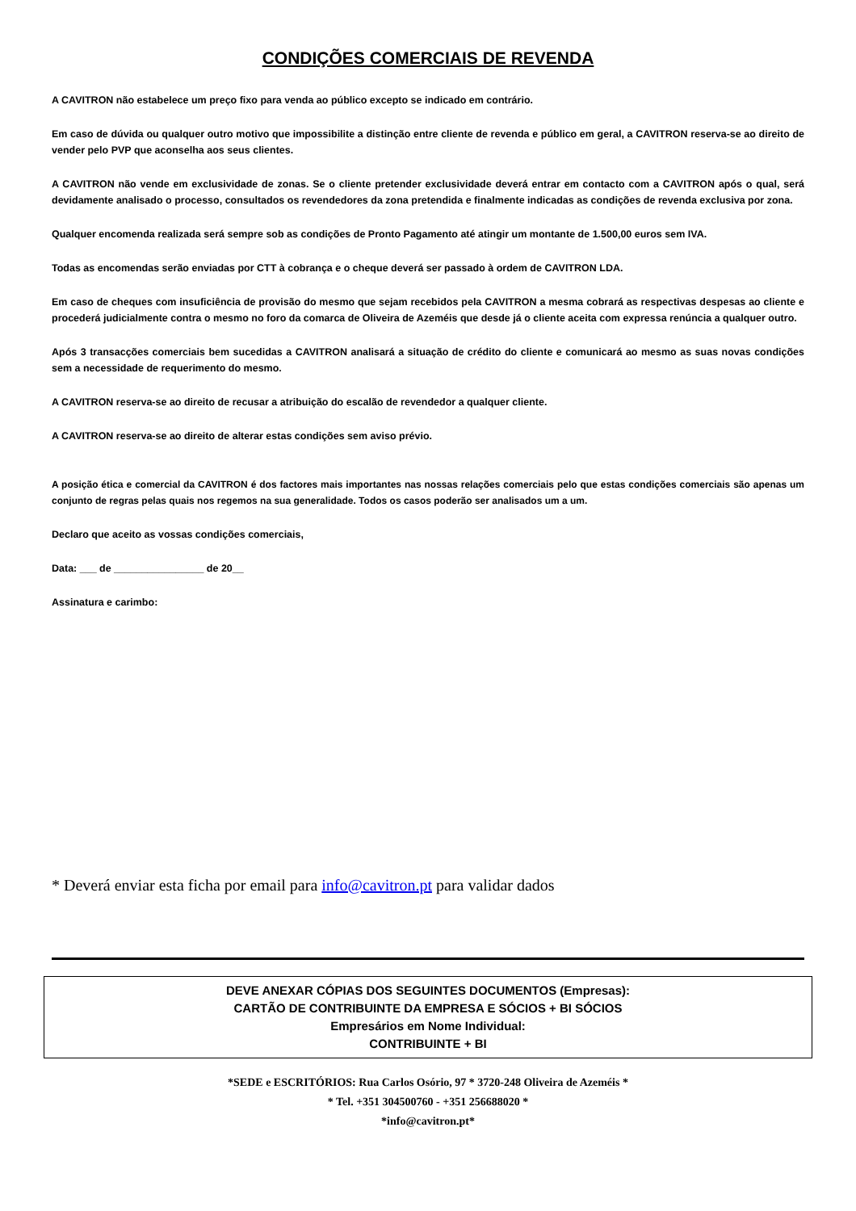CONDIÇÕES COMERCIAIS DE REVENDA
A CAVITRON não estabelece um preço fixo para venda ao público excepto se indicado em contrário.
Em caso de dúvida ou qualquer outro motivo que impossibilite a distinção entre cliente de revenda e público em geral, a CAVITRON reserva-se ao direito de vender pelo PVP que aconselha aos seus clientes.
A CAVITRON não vende em exclusividade de zonas. Se o cliente pretender exclusividade deverá entrar em contacto com a CAVITRON após o qual, será devidamente analisado o processo, consultados os revendedores da zona pretendida e finalmente indicadas as condições de revenda exclusiva por zona.
Qualquer encomenda realizada será sempre sob as condições de Pronto Pagamento até atingir um montante de 1.500,00 euros sem IVA.
Todas as encomendas serão enviadas por CTT à cobrança e o cheque deverá ser passado à ordem de CAVITRON LDA.
Em caso de cheques com insuficiência de provisão do mesmo que sejam recebidos pela CAVITRON a mesma cobrará as respectivas despesas ao cliente e procederá judicialmente contra o mesmo no foro da comarca de Oliveira de Azeméis que desde já o cliente aceita com expressa renúncia a qualquer outro.
Após 3 transacções comerciais bem sucedidas a CAVITRON analisará a situação de crédito do cliente e comunicará ao mesmo as suas novas condições sem a necessidade de requerimento do mesmo.
A CAVITRON reserva-se ao direito de recusar a atribuição do escalão de revendedor a qualquer cliente.
A CAVITRON reserva-se ao direito de alterar estas condições sem aviso prévio.
A posição ética e comercial da CAVITRON é dos factores mais importantes nas nossas relações comerciais pelo que estas condições comerciais são apenas um conjunto de regras pelas quais nos regemos na sua generalidade. Todos os casos poderão ser analisados um a um.
Declaro que aceito as vossas condições comerciais,
Data: ___ de ________________ de 20__
Assinatura e carimbo:
* Deverá enviar esta ficha por email para info@cavitron.pt para validar dados
DEVE ANEXAR CÓPIAS DOS SEGUINTES DOCUMENTOS (Empresas):
CARTÃO DE CONTRIBUINTE DA EMPRESA E SÓCIOS + BI SÓCIOS
Empresários em Nome Individual:
CONTRIBUINTE + BI
*SEDE e ESCRITÓRIOS: Rua Carlos Osório, 97 * 3720-248 Oliveira de Azeméis *
* Tel. +351 304500760 - +351 256688020 *
*info@cavitron.pt*